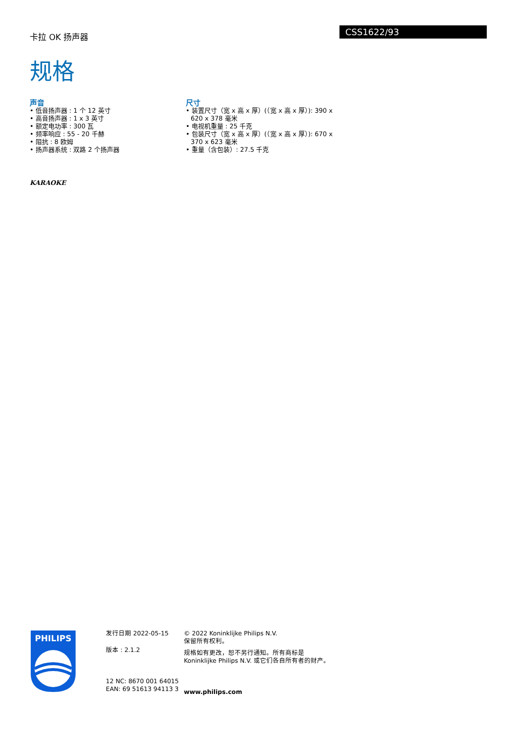卡拉 OK 扬声器
CSS1622/93
规格
声音
• 低音扬声器 : 1 个 12 英寸
• 高音扬声器 : 1 x 3 英寸
• 额定电功率 : 300 瓦
• 频率响应 : 55 - 20 千赫
• 阻抗 : 8 欧姆
• 扬声器系统 : 双路 2 个扬声器
尺寸
• 装置尺寸（宽 x 高 x 厚）(（宽 x 高 x 厚）): 390 x 620 x 378 毫米
• 电视机重量 : 25 千克
• 包装尺寸（宽 x 高 x 厚）(（宽 x 高 x 厚）): 670 x 370 x 623 毫米
• 重量（含包装）: 27.5 千克
KARAOKE
PHILIPS
发行日期 2022-05-15
版本 : 2.1.2
12 NC: 8670 001 64015
EAN: 69 51613 94113 3
© 2022 Koninklijke Philips N.V.
保留所有权利。
规格如有更改，恕不另行通知。所有商标是 Koninklijke Philips N.V. 或它们各自所有者的财产。
www.philips.com